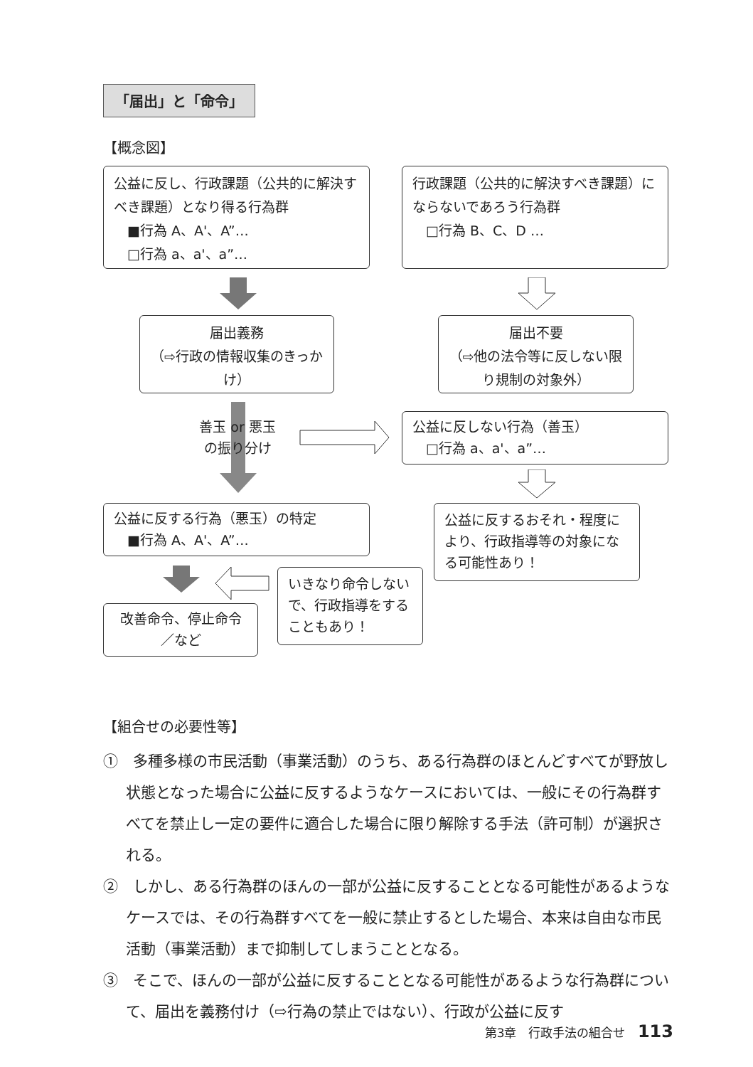「届出」と「命令」
【概念図】
公益に反し、行政課題（公共的に解決すべき課題）となり得る行為群
　■行為 A、A'、A”…
　□行為 a、a'、a”…
行政課題（公共的に解決すべき課題）にならないであろう行為群
　□行為 B、C、D …
届出義務
（⇨行政の情報収集のきっかけ）
届出不要
（⇨他の法令等に反しない限り規制の対象外）
善玉 or 悪玉
の振り分け
公益に反しない行為（善玉）
　□行為 a、a'、a”…
公益に反する行為（悪玉）の特定
　■行為 A、A'、A”…
公益に反するおそれ・程度により、行政指導等の対象になる可能性あり！
いきなり命令しないで、行政指導をすることもあり！
改善命令、停止命令
／など
【組合せの必要性等】
①　多種多様の市民活動（事業活動）のうち、ある行為群のほとんどすべてが野放し状態となった場合に公益に反するようなケースにおいては、一般にその行為群すべてを禁止し一定の要件に適合した場合に限り解除する手法（許可制）が選択される。
②　しかし、ある行為群のほんの一部が公益に反することとなる可能性があるようなケースでは、その行為群すべてを一般に禁止するとした場合、本来は自由な市民活動（事業活動）まで抑制してしまうこととなる。
③　そこで、ほんの一部が公益に反することとなる可能性があるような行為群について、届出を義務付け（⇨行為の禁止ではない）、行政が公益に反す
第3章　行政手法の組合せ 113